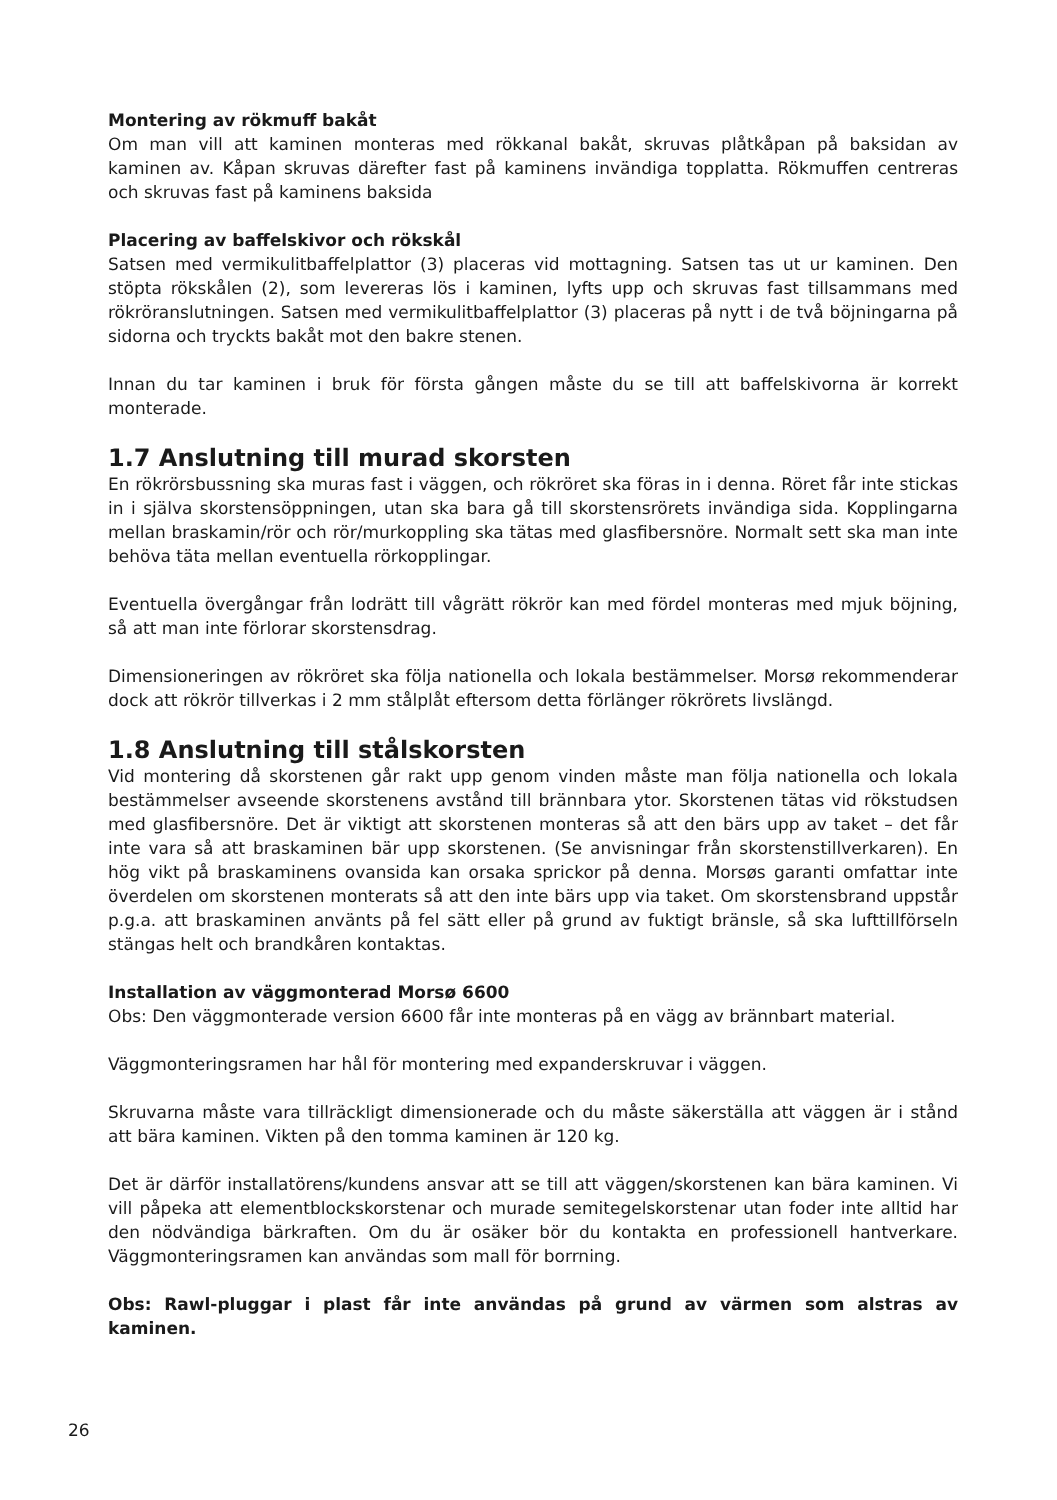Montering av rökmuff bakåt
Om man vill att kaminen monteras med rökkanal bakåt, skruvas plåtkåpan på baksidan av kaminen av. Kåpan skruvas därefter fast på kaminens invändiga topplatta. Rökmuffen centreras och skruvas fast på kaminens baksida
Placering av baffelskivor och rökskål
Satsen med vermikulitbaffelplattor (3) placeras vid mottagning. Satsen tas ut ur kaminen. Den stöpta rökskålen (2), som levereras lös i kaminen, lyfts upp och skruvas fast tillsammans med rökröranslutningen. Satsen med vermikulitbaffelplattor (3) placeras på nytt i de två böjningarna på sidorna och tryckts bakåt mot den bakre stenen.
Innan du tar kaminen i bruk för första gången måste du se till att baffelskivorna är korrekt monterade.
1.7 Anslutning till murad skorsten
En rökrörsbussning ska muras fast i väggen, och rökröret ska föras in i denna. Röret får inte stickas in i själva skorstensöppningen, utan ska bara gå till skorstensrörets invändiga sida. Kopplingarna mellan braskamin/rör och rör/murkoppling ska tätas med glasfibersnöre. Normalt sett ska man inte behöva täta mellan eventuella rörkopplingar.
Eventuella övergångar från lodrätt till vågrätt rökrör kan med fördel monteras med mjuk böjning, så att man inte förlorar skorstensdrag.
Dimensioneringen av rökröret ska följa nationella och lokala bestämmelser. Morsø rekommenderar dock att rökrör tillverkas i 2 mm stålplåt eftersom detta förlänger rökrörets livslängd.
1.8 Anslutning till stålskorsten
Vid montering då skorstenen går rakt upp genom vinden måste man följa nationella och lokala bestämmelser avseende skorstenens avstånd till brännbara ytor. Skorstenen tätas vid rökstudsen med glasfibersnöre. Det är viktigt att skorstenen monteras så att den bärs upp av taket – det får inte vara så att braskaminen bär upp skorstenen. (Se anvisningar från skorstenstillverkaren). En hög vikt på braskaminens ovansida kan orsaka sprickor på denna. Morsøs garanti omfattar inte överdelen om skorstenen monterats så att den inte bärs upp via taket. Om skorstensbrand uppstår p.g.a. att braskaminen använts på fel sätt eller på grund av fuktigt bränsle, så ska lufttillförseln stängas helt och brandkåren kontaktas.
Installation av väggmonterad Morsø 6600
Obs: Den väggmonterade version 6600 får inte monteras på en vägg av brännbart material.
Väggmonteringsramen har hål för montering med expanderskruvar i väggen.
Skruvarna måste vara tillräckligt dimensionerade och du måste säkerställa att väggen är i stånd att bära kaminen. Vikten på den tomma kaminen är 120 kg.
Det är därför installatörens/kundens ansvar att se till att väggen/skorstenen kan bära kaminen. Vi vill påpeka att elementblockskorstenar och murade semitegelskorstenar utan foder inte alltid har den nödvändiga bärkraften. Om du är osäker bör du kontakta en professionell hantverkare. Väggmonteringsramen kan användas som mall för borrning.
Obs: Rawl-pluggar i plast får inte användas på grund av värmen som alstras av kaminen.
26